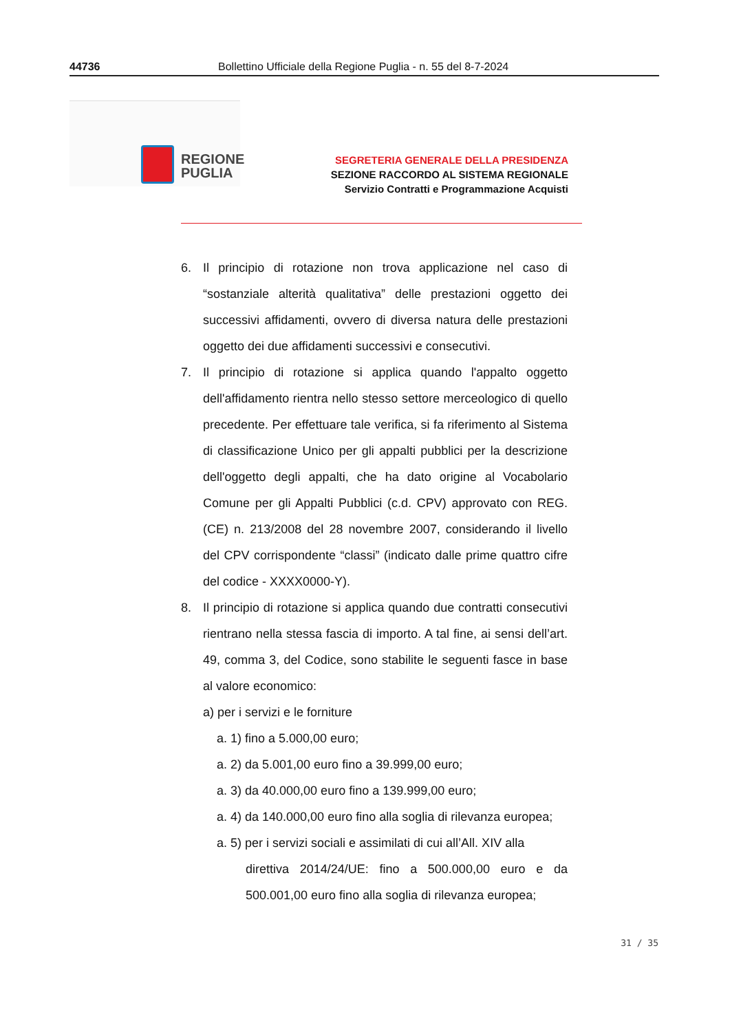44736 Bollettino Ufficiale della Regione Puglia - n. 55 del 8-7-2024
REGIONE
PUGLIA
SEGRETERIA GENERALE DELLA PRESIDENZA
SEZIONE RACCORDO AL SISTEMA REGIONALE
Servizio Contratti e Programmazione Acquisti
6. Il principio di rotazione non trova applicazione nel caso di “sostanziale alterità qualitativa” delle prestazioni oggetto dei successivi affidamenti, ovvero di diversa natura delle prestazioni oggetto dei due affidamenti successivi e consecutivi.
7. Il principio di rotazione si applica quando l'appalto oggetto dell'affidamento rientra nello stesso settore merceologico di quello precedente. Per effettuare tale verifica, si fa riferimento al Sistema di classificazione Unico per gli appalti pubblici per la descrizione dell'oggetto degli appalti, che ha dato origine al Vocabolario Comune per gli Appalti Pubblici (c.d. CPV) approvato con REG. (CE) n. 213/2008 del 28 novembre 2007, considerando il livello del CPV corrispondente “classi” (indicato dalle prime quattro cifre del codice - XXXX0000-Y).
8. Il principio di rotazione si applica quando due contratti consecutivi rientrano nella stessa fascia di importo. A tal fine, ai sensi dell’art. 49, comma 3, del Codice, sono stabilite le seguenti fasce in base al valore economico:
a) per i servizi e le forniture
a. 1) fino a 5.000,00 euro;
a. 2) da 5.001,00 euro fino a 39.999,00 euro;
a. 3) da 40.000,00 euro fino a 139.999,00 euro;
a. 4) da 140.000,00 euro fino alla soglia di rilevanza europea;
a. 5) per i servizi sociali e assimilati di cui all’All. XIV alla
direttiva 2014/24/UE: fino a 500.000,00 euro e da 500.001,00 euro fino alla soglia di rilevanza europea;
31 / 35